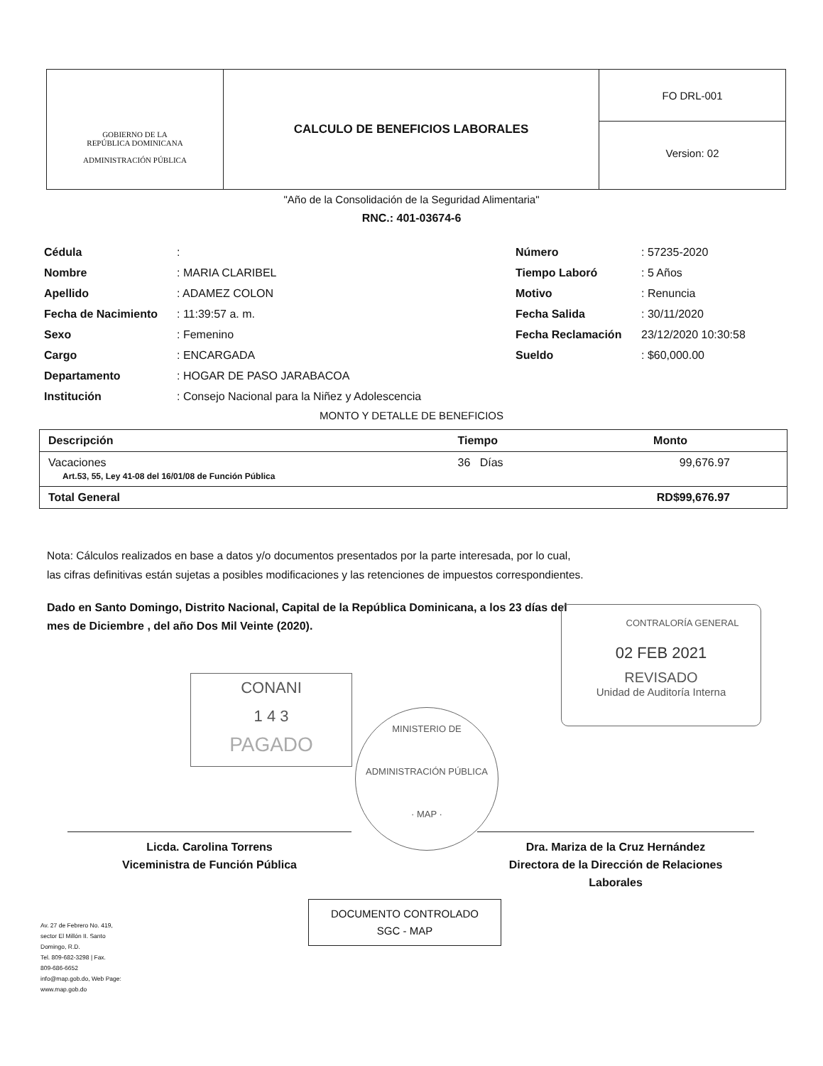GOBIERNO DE LA
REPÚBLICA DOMINICANA
ADMINISTRACIÓN PÚBLICA
CALCULO DE BENEFICIOS LABORALES
FO DRL-001
Version: 02
"Año de la Consolidación de la Seguridad Alimentaria"
RNC.: 401-03674-6
| Cédula Nombre Apellido Fecha de Nacimiento Sexo Cargo Departamento Institución | : : MARIA CLARIBEL : ADAMEZ COLON : 11:39:57 a. m. : Femenino : ENCARGADA : HOGAR DE PASO JARABACOA : Consejo Nacional para la Niñez y Adolescencia | Número Tiempo Laboró Motivo Fecha Salida Fecha Reclamación Sueldo | : 57235-2020 : 5 Años : Renuncia : 30/11/2020 23/12/2020 10:30:58 : $60,000.00 |
MONTO Y DETALLE DE BENEFICIOS
| Descripción | Tiempo | Monto |
| --- | --- | --- |
| Vacaciones Art.53, 55, Ley 41-08 del 16/01/08 de Función Pública | 36 Días | 99,676.97 |
| Total General | | RD$99,676.97 |
Nota: Cálculos realizados en base a datos y/o documentos presentados por la parte interesada, por lo cual,
las cifras definitivas están sujetas a posibles modificaciones y las retenciones de impuestos correspondientes.
Dado en Santo Domingo, Distrito Nacional, Capital de la República Dominicana, a los 23 días del
mes de Diciembre , del año Dos Mil Veinte (2020).
CONTRALORÍA GENERAL
02 FEB 2021
REVISADO
Unidad de Auditoría Interna
CONANI
1 4 3
PAGADO
MINISTERIO DE ADMINISTRACIÓN PÚBLICA
· MAP ·
Licda. Carolina Torrens
Viceministra de Función Pública
Dra. Mariza de la Cruz Hernández
Directora de la Dirección de Relaciones
Laborales
DOCUMENTO CONTROLADO
SGC - MAP
Av. 27 de Febrero No. 419,
sector El Millón II. Santo
Domingo, R.D.
Tel. 809-682-3298 | Fax.
809-686-6652
info@map.gob.do, Web Page:
www.map.gob.do